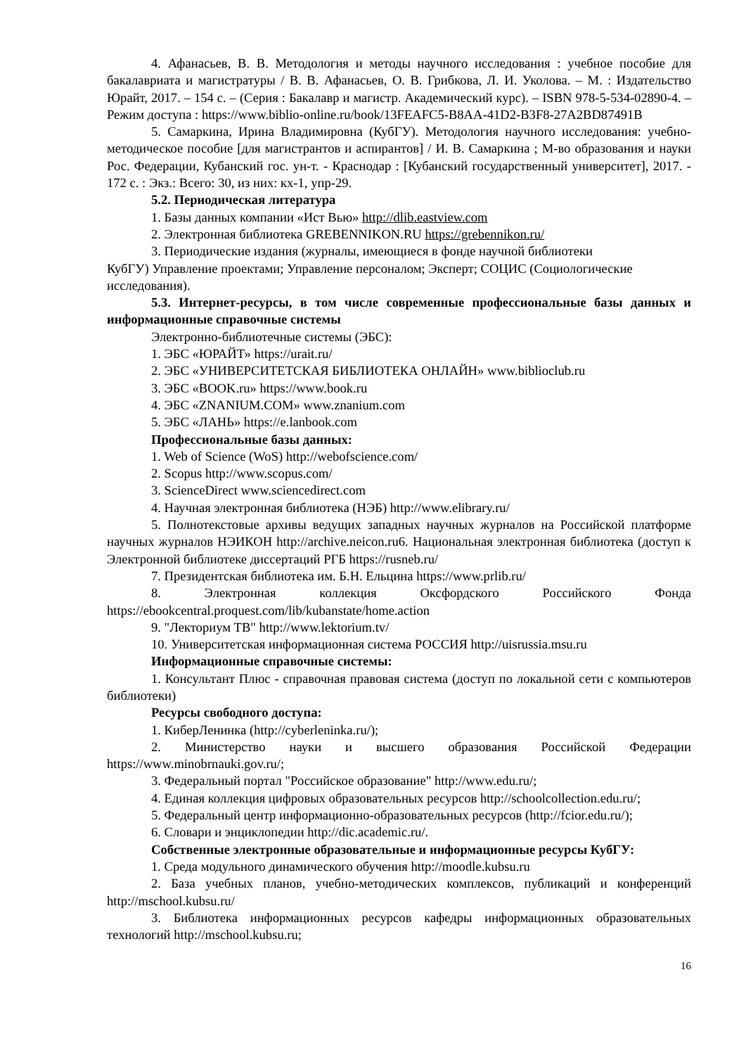4. Афанасьев, В. В. Методология и методы научного исследования : учебное пособие для бакалавриата и магистратуры / В. В. Афанасьев, О. В. Грибкова, Л. И. Уколова. – М. : Издательство Юрайт, 2017. – 154 с. – (Серия : Бакалавр и магистр. Академический курс). – ISBN 978-5-534-02890-4. – Режим доступа : https://www.biblio-online.ru/book/13FEAFC5-B8AA-41D2-B3F8-27A2BD87491B
5. Самаркина, Ирина Владимировна (КубГУ). Методология научного исследования: учебно-методическое пособие [для магистрантов и аспирантов] / И. В. Самаркина ; М-во образования и науки Рос. Федерации, Кубанский гос. ун-т. - Краснодар : [Кубанский государственный университет], 2017. - 172 с. : Экз.: Всего: 30, из них: кх-1, упр-29.
5.2. Периодическая литература
1. Базы данных компании «Ист Вью» http://dlib.eastview.com
2. Электронная библиотека GREBENNIKON.RU https://grebennikon.ru/
3. Периодические издания (журналы, имеющиеся в фонде научной библиотеки
КубГУ) Управление проектами; Управление персоналом; Эксперт; СОЦИС (Социологические исследования).
5.3. Интернет-ресурсы, в том числе современные профессиональные базы данных и информационные справочные системы
Электронно-библиотечные системы (ЭБС):
1. ЭБС «ЮРАЙТ» https://urait.ru/
2. ЭБС «УНИВЕРСИТЕТСКАЯ БИБЛИОТЕКА ОНЛАЙН» www.biblioclub.ru
3. ЭБС «BOOK.ru» https://www.book.ru
4. ЭБС «ZNANIUM.COM» www.znanium.com
5. ЭБС «ЛАНЬ» https://e.lanbook.com
Профессиональные базы данных:
1. Web of Science (WoS) http://webofscience.com/
2. Scopus http://www.scopus.com/
3. ScienceDirect www.sciencedirect.com
4. Научная электронная библиотека (НЭБ) http://www.elibrary.ru/
5. Полнотекстовые архивы ведущих западных научных журналов на Российской платформе научных журналов НЭИКОН http://archive.neicon.ru6. Национальная электронная библиотека (доступ к Электронной библиотеке диссертаций РГБ https://rusneb.ru/
7. Президентская библиотека им. Б.Н. Ельцина https://www.prlib.ru/
8. Электронная коллекция Оксфордского Российского Фонда https://ebookcentral.proquest.com/lib/kubanstate/home.action
9. "Лекториум ТВ" http://www.lektorium.tv/
10. Университетская информационная система РОССИЯ http://uisrussia.msu.ru
Информационные справочные системы:
1. Консультант Плюс - справочная правовая система (доступ по локальной сети с компьютеров библиотеки)
Ресурсы свободного доступа:
1. КиберЛенинка (http://cyberleninka.ru/);
2. Министерство науки и высшего образования Российской Федерации https://www.minobrnauki.gov.ru/;
3. Федеральный портал "Российское образование" http://www.edu.ru/;
4. Единая коллекция цифровых образовательных ресурсов http://schoolcollection.edu.ru/;
5. Федеральный центр информационно-образовательных ресурсов (http://fcior.edu.ru/);
6. Словари и энциклопедии http://dic.academic.ru/.
Собственные электронные образовательные и информационные ресурсы КубГУ:
1. Среда модульного динамического обучения http://moodle.kubsu.ru
2. База учебных планов, учебно-методических комплексов, публикаций и конференций http://mschool.kubsu.ru/
3. Библиотека информационных ресурсов кафедры информационных образовательных технологий http://mschool.kubsu.ru;
16